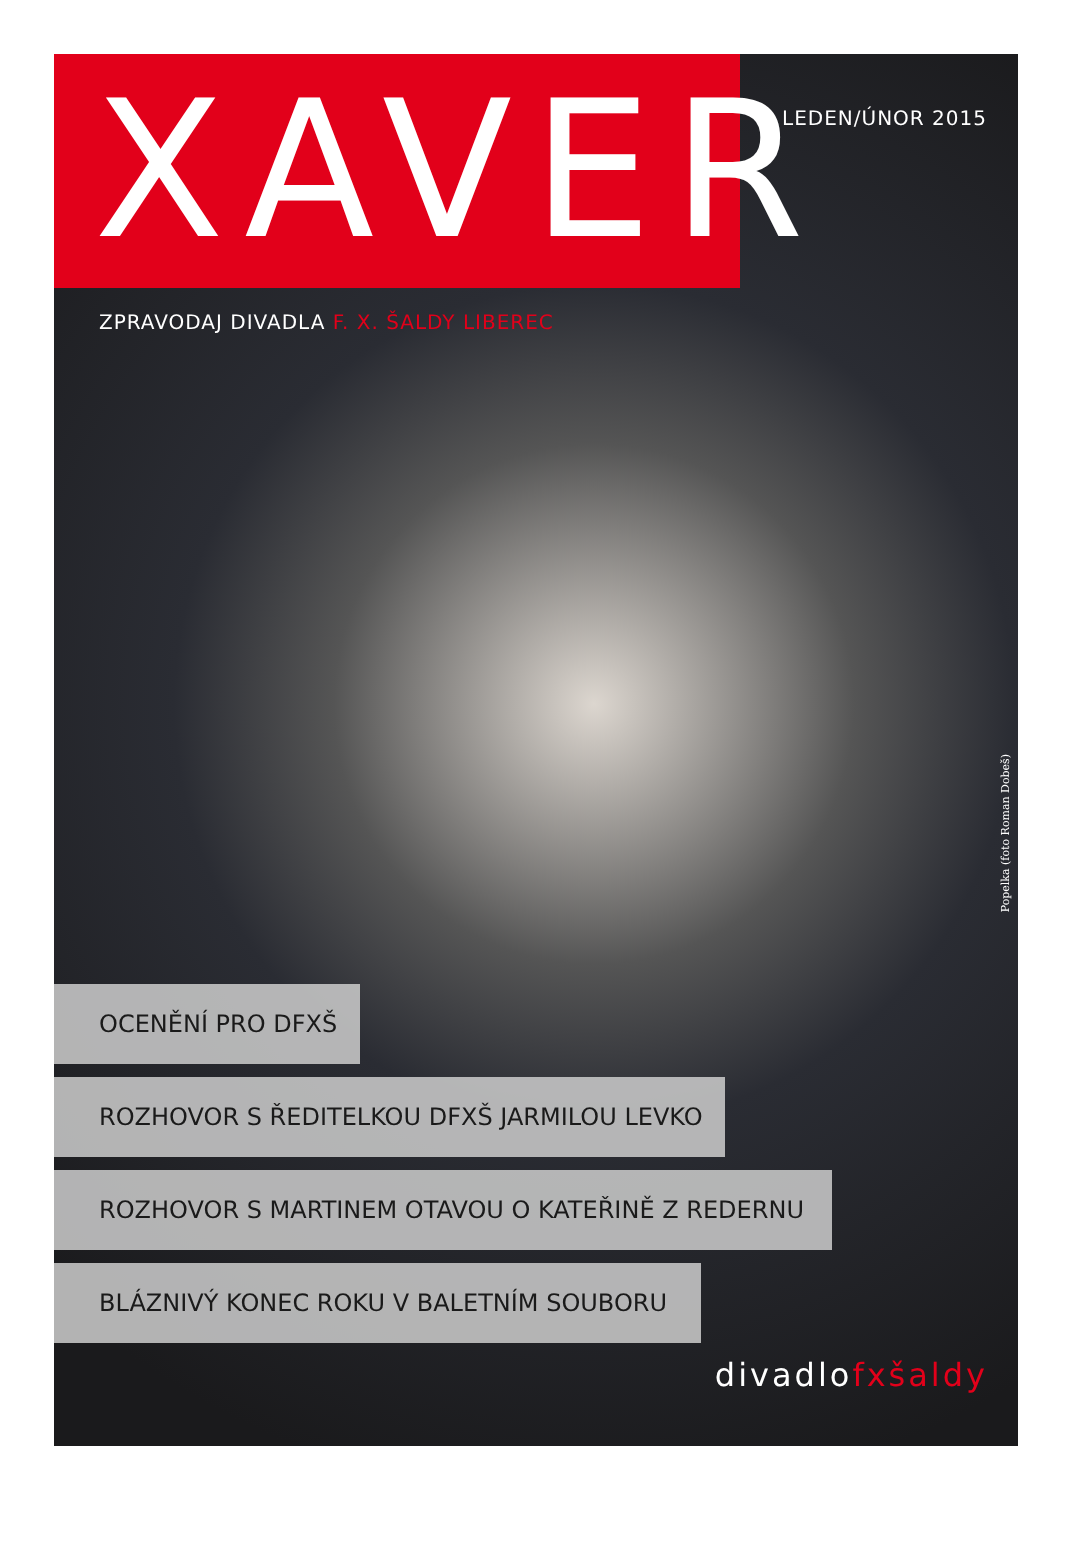XAVER
LEDEN/ÚNOR 2015
ZPRAVODAJ DIVADLA F. X. ŠALDY LIBEREC
Popelka (foto Roman Dobeš)
OCENĚNÍ PRO DFXŠ
ROZHOVOR S ŘEDITELKOU DFXŠ JARMILOU LEVKO
ROZHOVOR S MARTINEM OTAVOU O KATEŘINĚ Z REDERNU
BLÁZNIVÝ KONEC ROKU V BALETNÍM SOUBORU
divadlofxšaldy